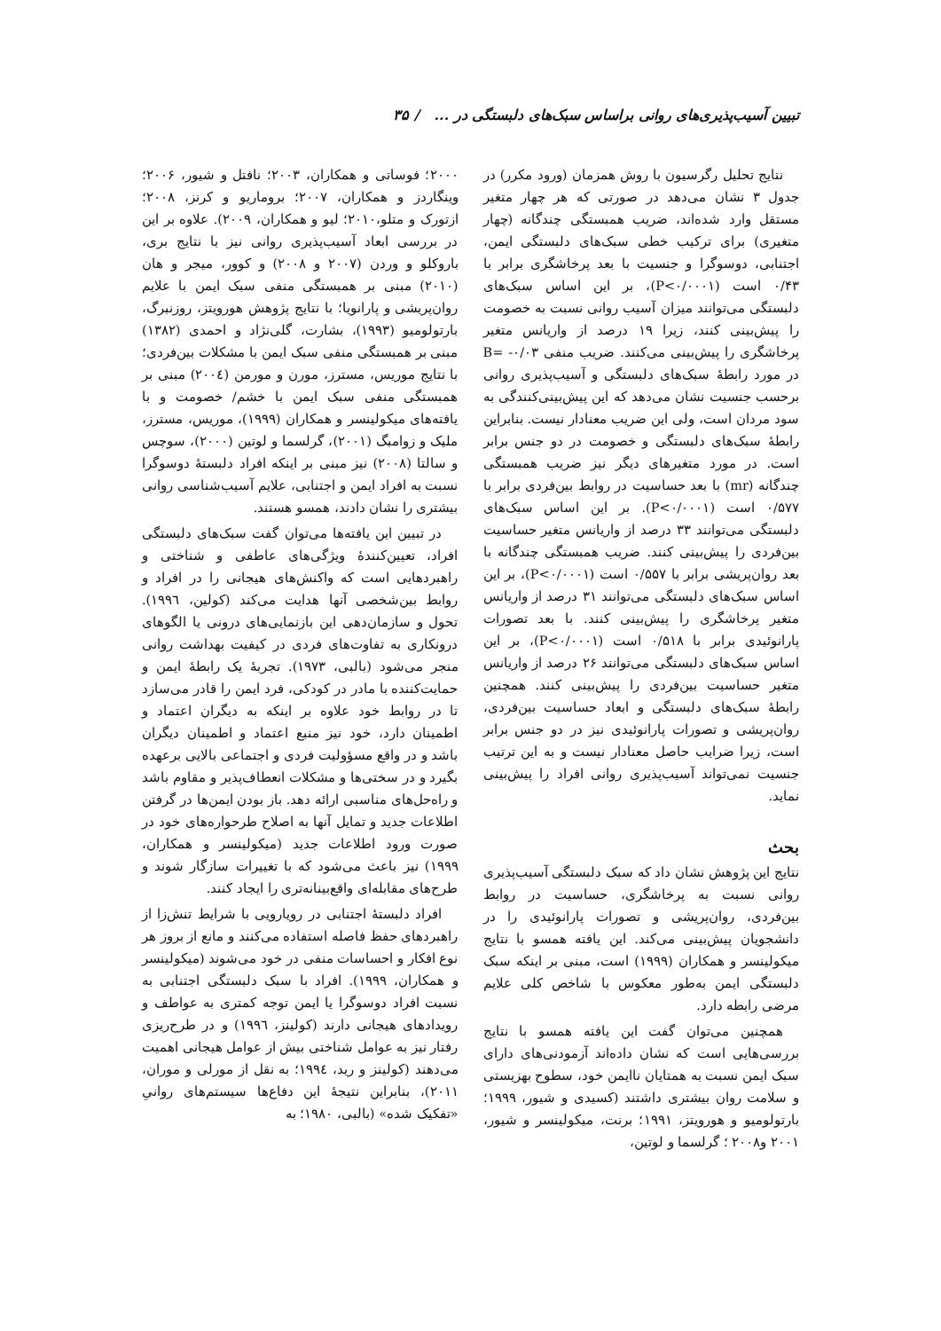تبیین آسیب‌پذیری‌های روانی براساس سبک‌های دلبستگی در ... / ۳۵
نتایج تحلیل رگرسیون با روش همزمان (ورود مکرر) در جدول ۳ نشان می‌دهد در صورتی که هر چهار متغیر مستقل وارد شده‌اند، ضریب همبستگی چندگانه (چهار متغیری) برای ترکیب خطی سبک‌های دلبستگی ایمن، اجتنابی، دوسوگرا و جنسیت با بعد پرخاشگری برابر با ۰/۴۳ است (P<۰/۰۰۰۱)، بر این اساس سبک‌های دلبستگی می‌توانند میزان آسیب روانی نسبت به خصومت را پیش‌بینی کنند، زیرا ۱۹ درصد از واریانس متغیر پرخاشگری را پیش‌بینی می‌کنند. ضریب منفی B= -۰/۰۳ در مورد رابطهٔ سبک‌های دلبستگی و آسیب‌پذیری روانی برحسب جنسیت نشان می‌دهد که این پیش‌بینی‌کنندگی به سود مردان است، ولی این ضریب معنادار نیست. بنابراین رابطهٔ سبک‌های دلبستگی و خصومت در دو جنس برابر است. در مورد متغیرهای دیگر نیز ضریب همبستگی چندگانه (mr) با بعد حساسیت در روابط بین‌فردی برابر با ۰/۵۷۷ است (P<۰/۰۰۰۱). بر این اساس سبک‌های دلبستگی می‌توانند ۳۳ درصد از واریانس متغیر حساسیت بین‌فردی را پیش‌بینی کنند. ضریب همبستگی چندگانه با بعد روان‌پریشی برابر با ۰/۵۵۷ است (P<۰/۰۰۰۱)، بر این اساس سبک‌های دلبستگی می‌توانند ۳۱ درصد از واریانس متغیر پرخاشگری را پیش‌بینی کنند. با بعد تصورات پارانوئیدی برابر با ۰/۵۱۸ است (P<۰/۰۰۰۱)، بر این اساس سبک‌های دلبستگی می‌توانند ۲۶ درصد از واریانس متغیر حساسیت بین‌فردی را پیش‌بینی کنند. همچنین رابطهٔ سبک‌های دلبستگی و ابعاد حساسیت بین‌فردی، روان‌پریشی و تصورات پارانوئیدی نیز در دو جنس برابر است، زیرا ضرایب حاصل معنادار نیست و به این ترتیب جنسیت نمی‌تواند آسیب‌پذیری روانی افراد را پیش‌بینی نماید.
بحث
نتایج این پژوهش نشان داد که سبک دلبستگی آسیب‌پذیری روانی نسبت به پرخاشگری، حساسیت در روابط بین‌فردی، روان‌پریشی و تصورات پارانوئیدی را در دانشجویان پیش‌بینی می‌کند. این یافته همسو با نتایج میکولینسر و همکاران (۱۹۹۹) است، مبنی بر اینکه سبک دلبستگی ایمن به‌طور معکوس با شاخص کلی علایم مرضی رابطه دارد.
همچنین می‌توان گفت این یافته همسو با نتایج بررسی‌هایی است که نشان داده‌اند آزمودنی‌های دارای سبک ایمن نسبت به همتایان ناایمن خود، سطوح بهزیستی و سلامت روان بیشتری داشتند (کسیدی و شیور، ۱۹۹۹؛ بارتولومیو و هورویتز، ۱۹۹۱؛ برنت، میکولینسر و شیور، ۲۰۰۱ و۲۰۰۸ ؛ گرلسما و لوتین،
۲۰۰۰؛ فوساتی و همکاران، ۲۰۰۳؛ نافتل و شیور، ۲۰۰۶؛ وینگاردز و همکاران، ۲۰۰۷؛ بروماریو و کرنز، ۲۰۰۸؛ ازتورک و متلو،۲۰۱۰؛ لیو و همکاران، ۲۰۰۹). علاوه بر این در بررسی ابعاد آسیب‌پذیری روانی نیز با نتایج بری، باروکلو و وردن (۲۰۰۷ و ۲۰۰۸) و کوور، میجر و هان (۲۰۱۰) مبنی بر همبستگی منفی سبک ایمن با علایم روان‌پریشی و پارانویا؛ با نتایج پژوهش هورویتز، روزنبرگ، بارتولومیو (۱۹۹۳)، بشارت، گلی‌نژاد و احمدی (۱۳۸۲) مبنی بر همبستگی منفی سبک ایمن با مشکلات بین‌فردی؛ با نتایج موریس، مسترز، مورن و مورمن (۲۰۰٤) مبنی بر همبستگی منفی سبک ایمن با خشم/ خصومت و با یافته‌های میکولینسر و همکاران (۱۹۹۹)، موریس، مسترز، ملیک و زوامبگ (۲۰۰۱)، گرلسما و لوتین (۲۰۰۰)، سوچس و سالتا (۲۰۰۸) نیز مبنی بر اینکه افراد دلبستهٔ دوسوگرا نسبت به افراد ایمن و اجتنابی، علایم آسیب‌شناسی روانی بیشتری را نشان دادند، همسو هستند.
در تبیین این یافته‌ها می‌توان گفت سبک‌های دلبستگی افراد، تعیین‌کنندهٔ ویژگی‌های عاطفی و شناختی و راهبردهایی است که واکنش‌های هیجانی را در افراد و روابط بین‌شخصی آنها هدایت می‌کند (کولین، ۱۹۹٦). تحول و سازمان‌دهی این بازنمایی‌های درونی یا الگوهای درونکاری به تفاوت‌های فردی در کیفیت بهداشت روانی منجر می‌شود (بالبی، ۱۹۷۳). تجربهٔ یک رابطهٔ ایمن و حمایت‌کننده با مادر در کودکی، فرد ایمن را قادر می‌سازد تا در روابط خود علاوه بر اینکه به دیگران اعتماد و اطمینان دارد، خود نیز منبع اعتماد و اطمینان دیگران باشد و در واقع مسؤولیت فردی و اجتماعی بالایی برعهده بگیرد و در سختی‌ها و مشکلات انعطاف‌پذیر و مقاوم باشد و راه‌حل‌های مناسبی ارائه دهد. باز بودن ایمن‌ها در گرفتن اطلاعات جدید و تمایل آنها به اصلاح طرحواره‌های خود در صورت ورود اطلاعات جدید (میکولینسر و همکاران، ۱۹۹۹) نیز باعث می‌شود که با تغییرات سازگار شوند و طرح‌های مقابله‌ای واقع‌بینانه‌تری را ایجاد کنند.
افراد دلبستهٔ اجتنابی در رویارویی با شرایط تنش‌زا از راهبردهای حفظ فاصله استفاده می‌کنند و مانع از بروز هر نوع افکار و احساسات منفی در خود می‌شوند (میکولینسر و همکاران، ۱۹۹۹). افراد با سبک دلبستگی اجتنابی به نسبت افراد دوسوگرا یا ایمن توجه کمتری به عواطف و رویدادهای هیجانی دارند (کولینز، ۱۹۹٦) و در طرح‌ریزی رفتار نیز به عوامل شناختی بیش از عوامل هیجانی اهمیت می‌دهند (کولینز و رید، ۱۹۹٤؛ به نقل از مورلی و موران، ۲۰۱۱)، بنابراین نتیجهٔ این دفاع‌ها سیستم‌های روانیِ «تفکیک شده» (بالبی، ۱۹۸۰؛ به